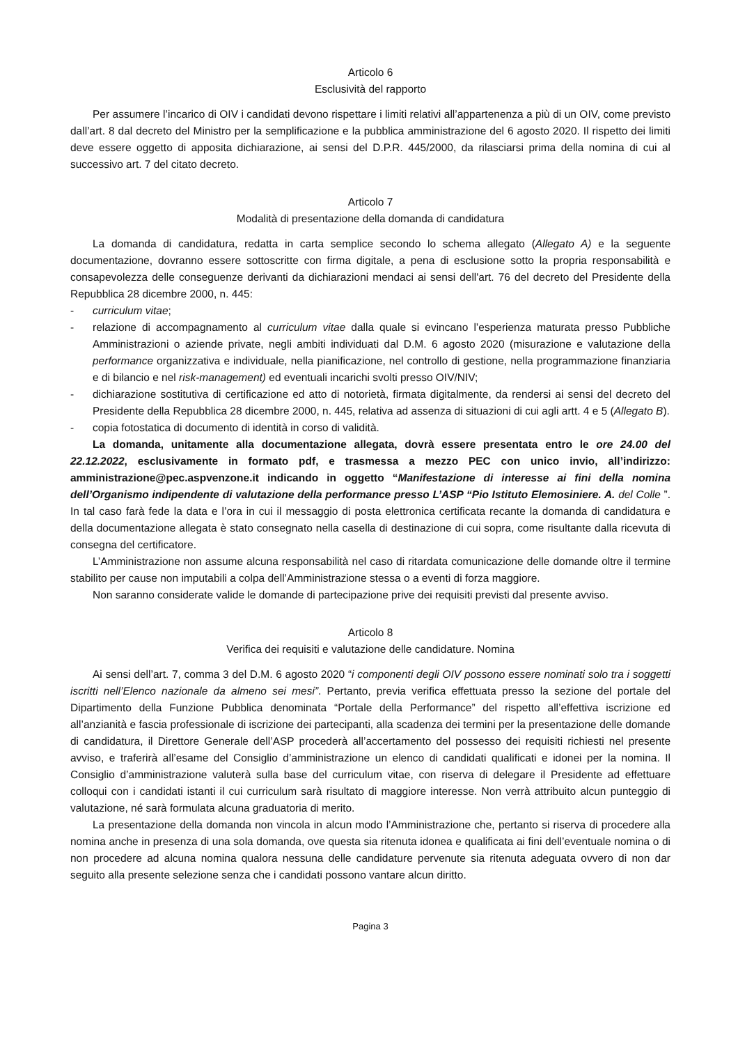Articolo 6
Esclusività del rapporto
Per assumere l’incarico di OIV i candidati devono rispettare i limiti relativi all’appartenenza a più di un OIV, come previsto dall’art. 8 dal decreto del Ministro per la semplificazione e la pubblica amministrazione del 6 agosto 2020. Il rispetto dei limiti deve essere oggetto di apposita dichiarazione, ai sensi del D.P.R. 445/2000, da rilasciarsi prima della nomina di cui al successivo art. 7 del citato decreto.
Articolo 7
Modalità di presentazione della domanda di candidatura
La domanda di candidatura, redatta in carta semplice secondo lo schema allegato (Allegato A) e la seguente documentazione, dovranno essere sottoscritte con firma digitale, a pena di esclusione sotto la propria responsabilità e consapevolezza delle conseguenze derivanti da dichiarazioni mendaci ai sensi dell'art. 76 del decreto del Presidente della Repubblica 28 dicembre 2000, n. 445:
- curriculum vitae;
- relazione di accompagnamento al curriculum vitae dalla quale si evincano l’esperienza maturata presso Pubbliche Amministrazioni o aziende private, negli ambiti individuati dal D.M. 6 agosto 2020 (misurazione e valutazione della performance organizzativa e individuale, nella pianificazione, nel controllo di gestione, nella programmazione finanziaria e di bilancio e nel risk-management) ed eventuali incarichi svolti presso OIV/NIV;
- dichiarazione sostitutiva di certificazione ed atto di notorietà, firmata digitalmente, da rendersi ai sensi del decreto del Presidente della Repubblica 28 dicembre 2000, n. 445, relativa ad assenza di situazioni di cui agli artt. 4 e 5 (Allegato B).
- copia fotostatica di documento di identità in corso di validità.
La domanda, unitamente alla documentazione allegata, dovrà essere presentata entro le ore 24.00 del 22.12.2022, esclusivamente in formato pdf, e trasmessa a mezzo PEC con unico invio, all’indirizzo: amministrazione@pec.aspvenzone.it indicando in oggetto “Manifestazione di interesse ai fini della nomina dell’Organismo indipendente di valutazione della performance presso L’ASP “Pio Istituto Elemosiniere. A. del Colle ”. In tal caso farà fede la data e l’ora in cui il messaggio di posta elettronica certificata recante la domanda di candidatura e della documentazione allegata è stato consegnato nella casella di destinazione di cui sopra, come risultante dalla ricevuta di consegna del certificatore.
L’Amministrazione non assume alcuna responsabilità nel caso di ritardata comunicazione delle domande oltre il termine stabilito per cause non imputabili a colpa dell’Amministrazione stessa o a eventi di forza maggiore.
Non saranno considerate valide le domande di partecipazione prive dei requisiti previsti dal presente avviso.
Articolo 8
Verifica dei requisiti e valutazione delle candidature. Nomina
Ai sensi dell’art. 7, comma 3 del D.M. 6 agosto 2020 “i componenti degli OIV possono essere nominati solo tra i soggetti iscritti nell’Elenco nazionale da almeno sei mesi”. Pertanto, previa verifica effettuata presso la sezione del portale del Dipartimento della Funzione Pubblica denominata “Portale della Performance” del rispetto all’effettiva iscrizione ed all’anzianità e fascia professionale di iscrizione dei partecipanti, alla scadenza dei termini per la presentazione delle domande di candidatura, il Direttore Generale dell’ASP procederà all’accertamento del possesso dei requisiti richiesti nel presente avviso, e traferirà all’esame del Consiglio d’amministrazione un elenco di candidati qualificati e idonei per la nomina. Il Consiglio d’amministrazione valuterà sulla base del curriculum vitae, con riserva di delegare il Presidente ad effettuare colloqui con i candidati istanti il cui curriculum sarà risultato di maggiore interesse. Non verrà attribuito alcun punteggio di valutazione, né sarà formulata alcuna graduatoria di merito.
La presentazione della domanda non vincola in alcun modo l’Amministrazione che, pertanto si riserva di procedere alla nomina anche in presenza di una sola domanda, ove questa sia ritenuta idonea e qualificata ai fini dell’eventuale nomina o di non procedere ad alcuna nomina qualora nessuna delle candidature pervenute sia ritenuta adeguata ovvero di non dar seguito alla presente selezione senza che i candidati possono vantare alcun diritto.
Pagina 3